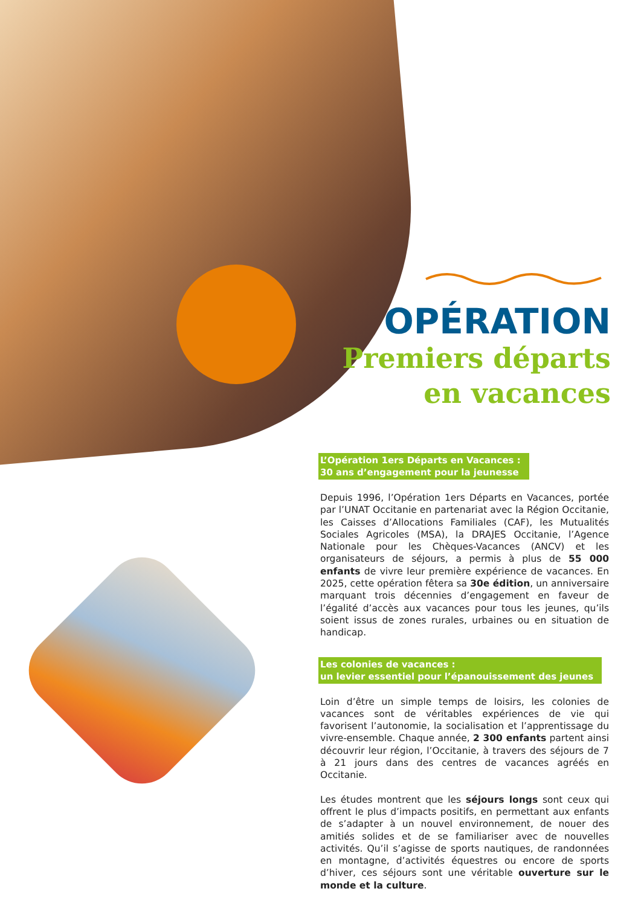OPÉRATION
Premiers départs
en vacances
L’Opération 1ers Départs en Vacances :
30 ans d’engagement pour la jeunesse
Depuis 1996, l’Opération 1ers Départs en Vacances, portée par l’UNAT Occitanie en partenariat avec la Région Occitanie, les Caisses d’Allocations Familiales (CAF), les Mutualités Sociales Agricoles (MSA), la DRAJES Occitanie, l’Agence Nationale pour les Chèques-Vacances (ANCV) et les organisateurs de séjours, a permis à plus de 55 000 enfants de vivre leur première expérience de vacances. En 2025, cette opération fêtera sa 30e édition, un anniversaire marquant trois décennies d’engagement en faveur de l’égalité d’accès aux vacances pour tous les jeunes, qu’ils soient issus de zones rurales, urbaines ou en situation de handicap.
Les colonies de vacances :
un levier essentiel pour l’épanouissement des jeunes
Loin d’être un simple temps de loisirs, les colonies de vacances sont de véritables expériences de vie qui favorisent l’autonomie, la socialisation et l’apprentissage du vivre-ensemble. Chaque année, 2 300 enfants partent ainsi découvrir leur région, l’Occitanie, à travers des séjours de 7 à 21 jours dans des centres de vacances agréés en Occitanie.
Les études montrent que les séjours longs sont ceux qui offrent le plus d’impacts positifs, en permettant aux enfants de s’adapter à un nouvel environnement, de nouer des amitiés solides et de se familiariser avec de nouvelles activités. Qu’il s’agisse de sports nautiques, de randonnées en montagne, d’activités équestres ou encore de sports d’hiver, ces séjours sont une véritable ouverture sur le monde et la culture.